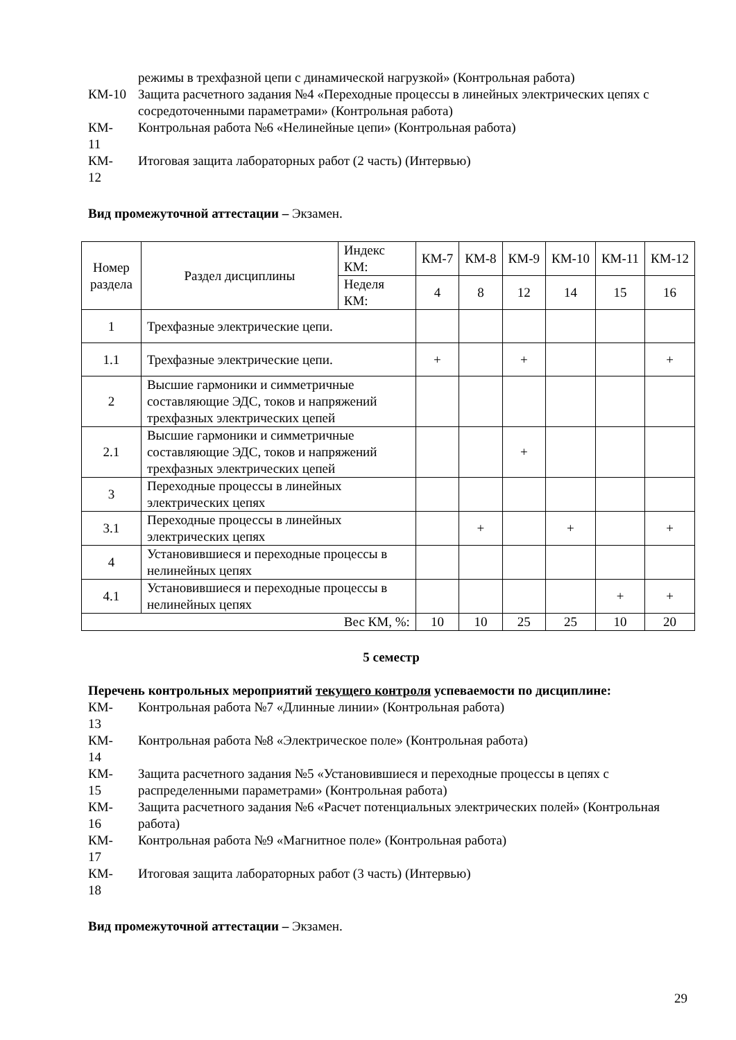режимы в трехфазной цепи с динамической нагрузкой» (Контрольная работа)
КМ-10 Защита расчетного задания №4 «Переходные процессы в линейных электрических цепях с сосредоточенными параметрами» (Контрольная работа)
КМ-
11
Контрольная работа №6 «Нелинейные цепи» (Контрольная работа)
КМ-
12
Итоговая защита лабораторных работ (2 часть) (Интервью)
Вид промежуточной аттестации – Экзамен.
| Номер раздела | Раздел дисциплины | Индекс КМ: | КМ-7 | КМ-8 | КМ-9 | КМ-10 | КМ-11 | КМ-12 |
| | | Неделя КМ: | 4 | 8 | 12 | 14 | 15 | 16 |
| 1 | Трехфазные электрические цепи. | | | | | | | |
| 1.1 | Трехфазные электрические цепи. | | + | | + | | | + |
| 2 | Высшие гармоники и симметричные составляющие ЭДС, токов и напряжений трехфазных электрических цепей | | | | | | | |
| 2.1 | Высшие гармоники и симметричные составляющие ЭДС, токов и напряжений трехфазных электрических цепей | | | | + | | | |
| 3 | Переходные процессы в линейных электрических цепях | | | | | | | |
| 3.1 | Переходные процессы в линейных электрических цепях | | | + | | + | | + |
| 4 | Установившиеся и переходные процессы в нелинейных цепях | | | | | | | |
| 4.1 | Установившиеся и переходные процессы в нелинейных цепях | | | | | | + | + |
| Вес КМ, %: | | | 10 | 10 | 25 | 25 | 10 | 20 |
5 семестр
Перечень контрольных мероприятий текущего контроля успеваемости по дисциплине:
КМ-
13
Контрольная работа №7 «Длинные линии» (Контрольная работа)
КМ-
14
Контрольная работа №8 «Электрическое поле» (Контрольная работа)
КМ-
15
Защита расчетного задания №5 «Установившиеся и переходные процессы в цепях с распределенными параметрами» (Контрольная работа)
КМ-
16
Защита расчетного задания №6 «Расчет потенциальных электрических полей» (Контрольная работа)
КМ-
17
Контрольная работа №9 «Магнитное поле» (Контрольная работа)
КМ-
18
Итоговая защита лабораторных работ (3 часть) (Интервью)
Вид промежуточной аттестации – Экзамен.
29